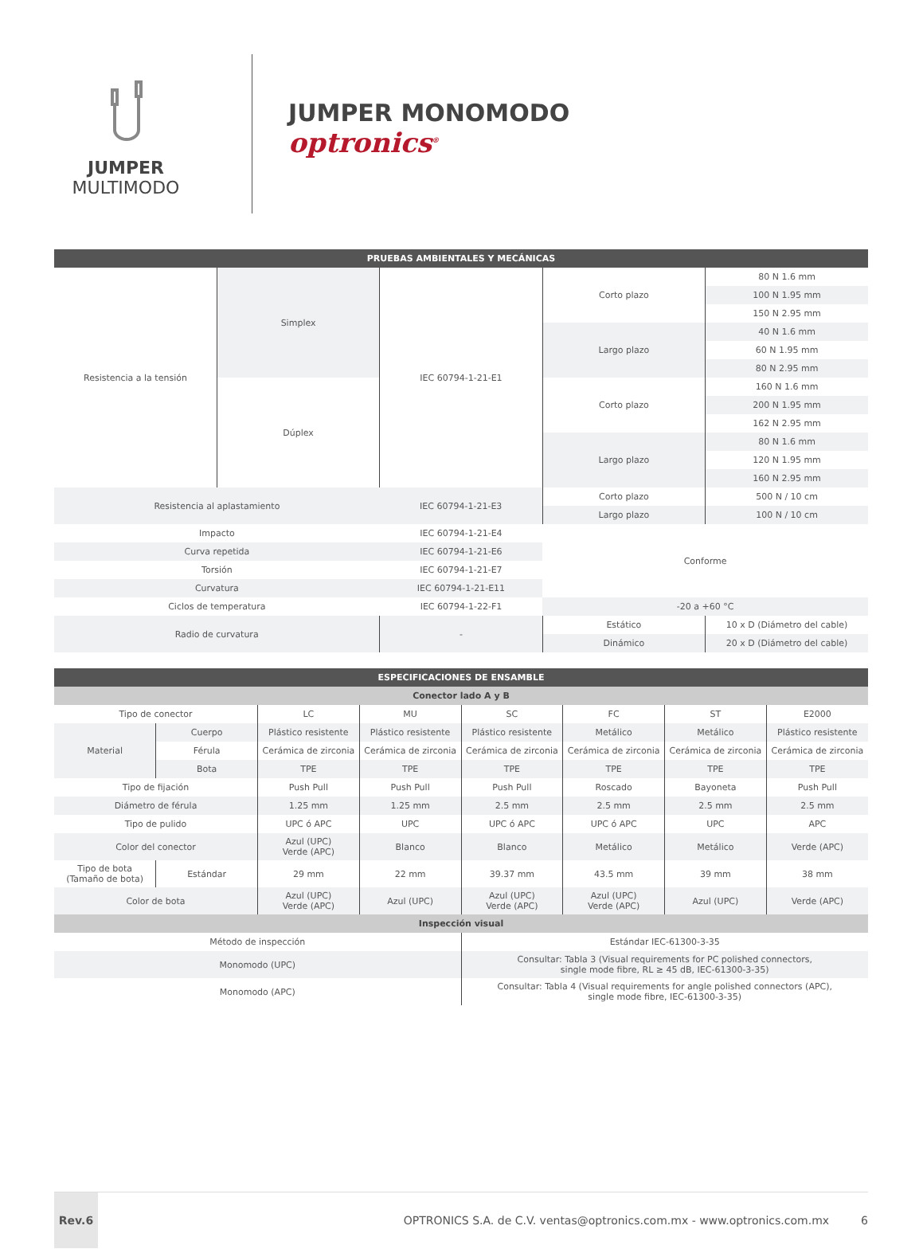JUMPER
MULTIMODO
JUMPER MONOMODO
optronics<sup>®</sup>
| PRUEBAS AMBIENTALES Y MECÁNICAS | | | | |
| --- | --- | --- | --- | --- |
| Resistencia a la tensión | Simplex | IEC 60794-1-21-E1 | Corto plazo | 80 N 1.6 mm |
| | | | | 100 N 1.95 mm |
| | | | | 150 N 2.95 mm |
| | | | Largo plazo | 40 N 1.6 mm |
| | | | | 60 N 1.95 mm |
| | | | | 80 N 2.95 mm |
| | Dúplex | | Corto plazo | 160 N 1.6 mm |
| | | | | 200 N 1.95 mm |
| | | | | 162 N 2.95 mm |
| | | | Largo plazo | 80 N 1.6 mm |
| | | | | 120 N 1.95 mm |
| | | | | 160 N 2.95 mm |
| Resistencia al aplastamiento | | IEC 60794-1-21-E3 | Corto plazo | 500 N / 10 cm |
| | | | Largo plazo | 100 N / 10 cm |
| Impacto | | IEC 60794-1-21-E4 | Conforme | |
| Curva repetida | | IEC 60794-1-21-E6 | | |
| Torsión | | IEC 60794-1-21-E7 | | |
| Curvatura | | IEC 60794-1-21-E11 | | |
| Ciclos de temperatura | | IEC 60794-1-22-F1 | -20 a +60 °C | |
| Radio de curvatura | | - | Estático | 10 x D (Diámetro del cable) |
| | | | Dinámico | 20 x D (Diámetro del cable) |
| ESPECIFICACIONES DE ENSAMBLE | | | | | | | |
| --- | --- | --- | --- | --- | --- | --- | --- |
| Conector lado A y B | | | | | | | |
| Tipo de conector | | LC | MU | SC | FC | ST | E2000 |
| Material | Cuerpo | Plástico resistente | Plástico resistente | Plástico resistente | Metálico | Metálico | Plástico resistente |
| | Férula | Cerámica de zirconia | Cerámica de zirconia | Cerámica de zirconia | Cerámica de zirconia | Cerámica de zirconia | Cerámica de zirconia |
| | Bota | TPE | TPE | TPE | TPE | TPE | TPE |
| Tipo de fijación | | Push Pull | Push Pull | Push Pull | Roscado | Bayoneta | Push Pull |
| Diámetro de férula | | 1.25 mm | 1.25 mm | 2.5 mm | 2.5 mm | 2.5 mm | 2.5 mm |
| Tipo de pulido | | UPC ó APC | UPC | UPC ó APC | UPC ó APC | UPC | APC |
| Color del conector | | Azul (UPC) Verde (APC) | Blanco | Blanco | Metálico | Metálico | Verde (APC) |
| Tipo de bota (Tamaño de bota) | Estándar | 29 mm | 22 mm | 39.37 mm | 43.5 mm | 39 mm | 38 mm |
| Color de bota | | Azul (UPC) Verde (APC) | Azul (UPC) | Azul (UPC) Verde (APC) | Azul (UPC) Verde (APC) | Azul (UPC) | Verde (APC) |
| Inspección visual | | | | | | | |
| Método de inspección | | | | Estándar IEC-61300-3-35 | | | |
| Monomodo (UPC) | | | | Consultar: Tabla 3 (Visual requirements for PC polished connectors, single mode fibre, RL ≥ 45 dB, IEC-61300-3-35) | | | |
| Monomodo (APC) | | | | Consultar: Tabla 4 (Visual requirements for angle polished connectors (APC), single mode fibre, IEC-61300-3-35) | | | |
Rev.6
OPTRONICS S.A. de C.V. ventas@optronics.com.mx - www.optronics.com.mx
6